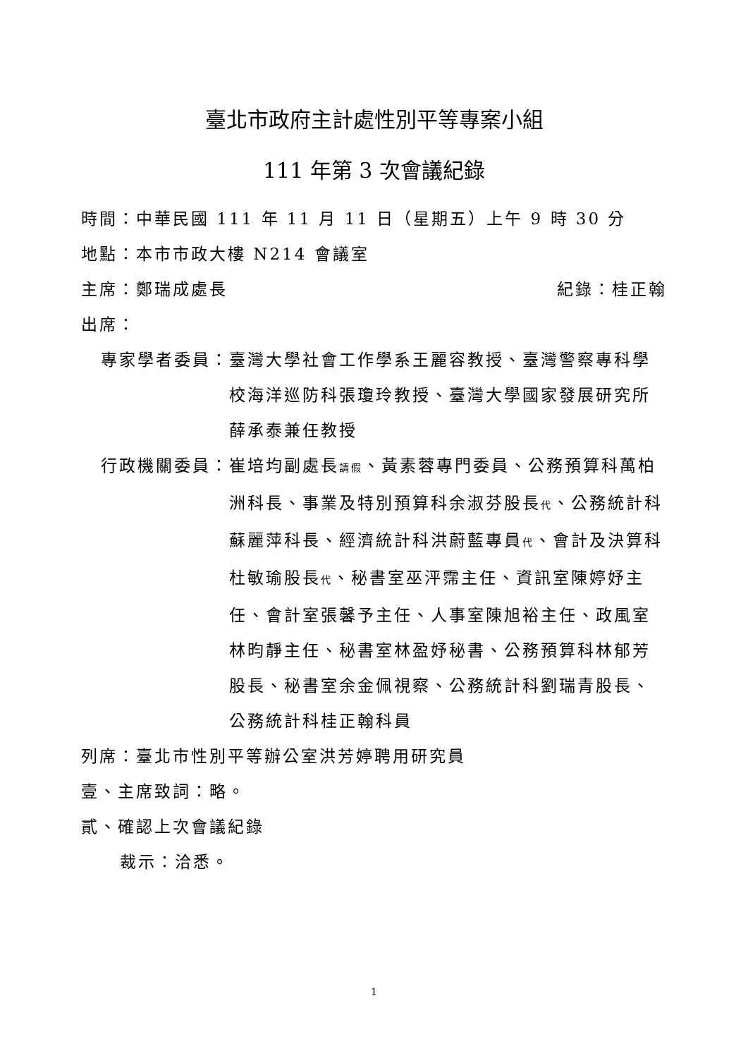臺北市政府主計處性別平等專案小組
111 年第 3 次會議紀錄
時間：中華民國 111 年 11 月 11 日（星期五）上午 9 時 30 分
地點：本市市政大樓 N214 會議室
主席：鄭瑞成處長 紀錄：桂正翰
出席：
專家學者委員： 臺灣大學社會工作學系王麗容教授、臺灣警察專科學校海洋巡防科張瓊玲教授、臺灣大學國家發展研究所薛承泰兼任教授
行政機關委員： 崔培均副處長請假、黃素蓉專門委員、公務預算科萬柏洲科長、事業及特別預算科余淑芬股長代、公務統計科蘇麗萍科長、經濟統計科洪蔚藍專員代、會計及決算科杜敏瑜股長代、秘書室巫泙霈主任、資訊室陳婷妤主任、會計室張馨予主任、人事室陳旭裕主任、政風室林昀靜主任、秘書室林盈妤秘書、公務預算科林郁芳股長、秘書室余金佩視察、公務統計科劉瑞青股長、公務統計科桂正翰科員
列席：臺北市性別平等辦公室洪芳婷聘用研究員
壹、主席致詞：略。
貳、確認上次會議紀錄
裁示：洽悉。
1